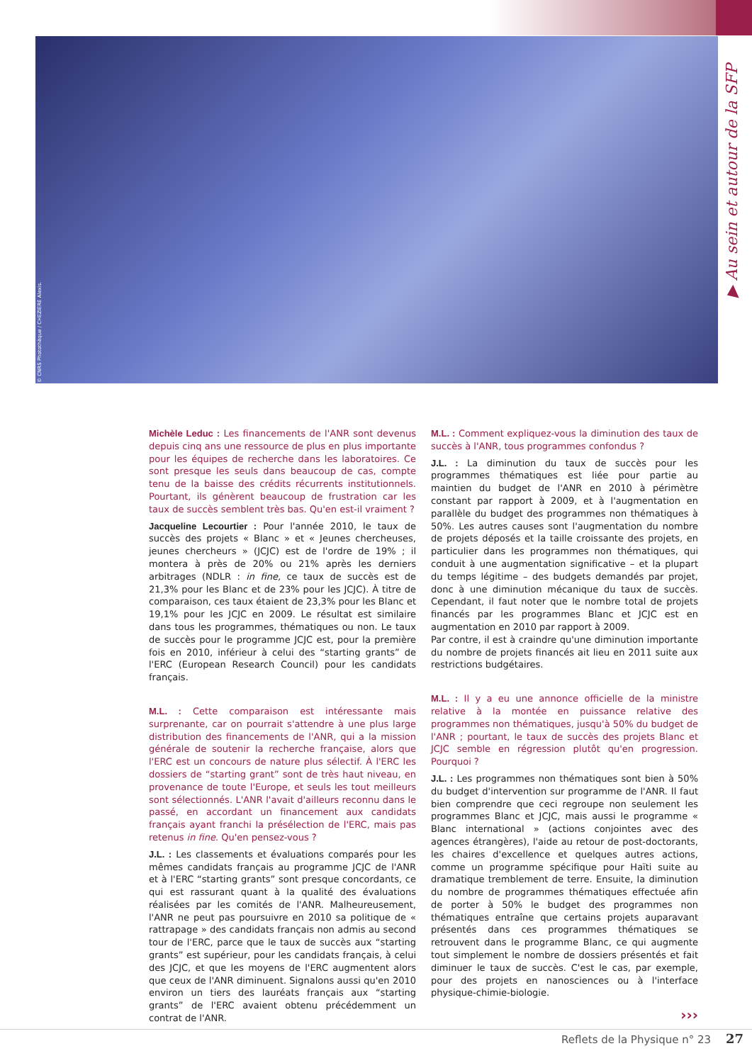© CNRS Photothèque / CHEZIERE Alexis.
▶ Au sein et autour de la SFP
Michèle Leduc : Les financements de l'ANR sont devenus depuis cinq ans une ressource de plus en plus importante pour les équipes de recherche dans les laboratoires. Ce sont presque les seuls dans beaucoup de cas, compte tenu de la baisse des crédits récurrents institutionnels. Pourtant, ils génèrent beaucoup de frustration car les taux de succès semblent très bas. Qu'en est-il vraiment ?
Jacqueline Lecourtier : Pour l'année 2010, le taux de succès des projets « Blanc » et « Jeunes chercheuses, jeunes chercheurs » (JCJC) est de l'ordre de 19% ; il montera à près de 20% ou 21% après les derniers arbitrages (NDLR : in fine, ce taux de succès est de 21,3% pour les Blanc et de 23% pour les JCJC). À titre de comparaison, ces taux étaient de 23,3% pour les Blanc et 19,1% pour les JCJC en 2009. Le résultat est similaire dans tous les programmes, thématiques ou non. Le taux de succès pour le programme JCJC est, pour la première fois en 2010, inférieur à celui des “starting grants” de l'ERC (European Research Council) pour les candidats français.
M.L. : Cette comparaison est intéressante mais surprenante, car on pourrait s'attendre à une plus large distribution des financements de l'ANR, qui a la mission générale de soutenir la recherche française, alors que l'ERC est un concours de nature plus sélectif. À l'ERC les dossiers de “starting grant” sont de très haut niveau, en provenance de toute l'Europe, et seuls les tout meilleurs sont sélectionnés. L'ANR l'avait d'ailleurs reconnu dans le passé, en accordant un financement aux candidats français ayant franchi la présélection de l'ERC, mais pas retenus in fine. Qu'en pensez-vous ?
J.L. : Les classements et évaluations comparés pour les mêmes candidats français au programme JCJC de l'ANR et à l'ERC “starting grants” sont presque concordants, ce qui est rassurant quant à la qualité des évaluations réalisées par les comités de l'ANR. Malheureusement, l'ANR ne peut pas poursuivre en 2010 sa politique de « rattrapage » des candidats français non admis au second tour de l'ERC, parce que le taux de succès aux “starting grants” est supérieur, pour les candidats français, à celui des JCJC, et que les moyens de l'ERC augmentent alors que ceux de l'ANR diminuent. Signalons aussi qu'en 2010 environ un tiers des lauréats français aux “starting grants” de l'ERC avaient obtenu précédemment un contrat de l'ANR.
M.L. : Comment expliquez-vous la diminution des taux de succès à l'ANR, tous programmes confondus ?
J.L. : La diminution du taux de succès pour les programmes thématiques est liée pour partie au maintien du budget de l'ANR en 2010 à périmètre constant par rapport à 2009, et à l'augmentation en parallèle du budget des programmes non thématiques à 50%. Les autres causes sont l'augmentation du nombre de projets déposés et la taille croissante des projets, en particulier dans les programmes non thématiques, qui conduit à une augmentation significative – et la plupart du temps légitime – des budgets demandés par projet, donc à une diminution mécanique du taux de succès. Cependant, il faut noter que le nombre total de projets financés par les programmes Blanc et JCJC est en augmentation en 2010 par rapport à 2009.
Par contre, il est à craindre qu'une diminution importante du nombre de projets financés ait lieu en 2011 suite aux restrictions budgétaires.
M.L. : Il y a eu une annonce officielle de la ministre relative à la montée en puissance relative des programmes non thématiques, jusqu'à 50% du budget de l'ANR ; pourtant, le taux de succès des projets Blanc et JCJC semble en régression plutôt qu'en progression. Pourquoi ?
J.L. : Les programmes non thématiques sont bien à 50% du budget d'intervention sur programme de l'ANR. Il faut bien comprendre que ceci regroupe non seulement les programmes Blanc et JCJC, mais aussi le programme « Blanc international » (actions conjointes avec des agences étrangères), l'aide au retour de post-doctorants, les chaires d'excellence et quelques autres actions, comme un programme spécifique pour Haïti suite au dramatique tremblement de terre. Ensuite, la diminution du nombre de programmes thématiques effectuée afin de porter à 50% le budget des programmes non thématiques entraîne que certains projets auparavant présentés dans ces programmes thématiques se retrouvent dans le programme Blanc, ce qui augmente tout simplement le nombre de dossiers présentés et fait diminuer le taux de succès. C'est le cas, par exemple, pour des projets en nanosciences ou à l'interface physique-chimie-biologie.
›››
Reflets de la Physique n° 23 27